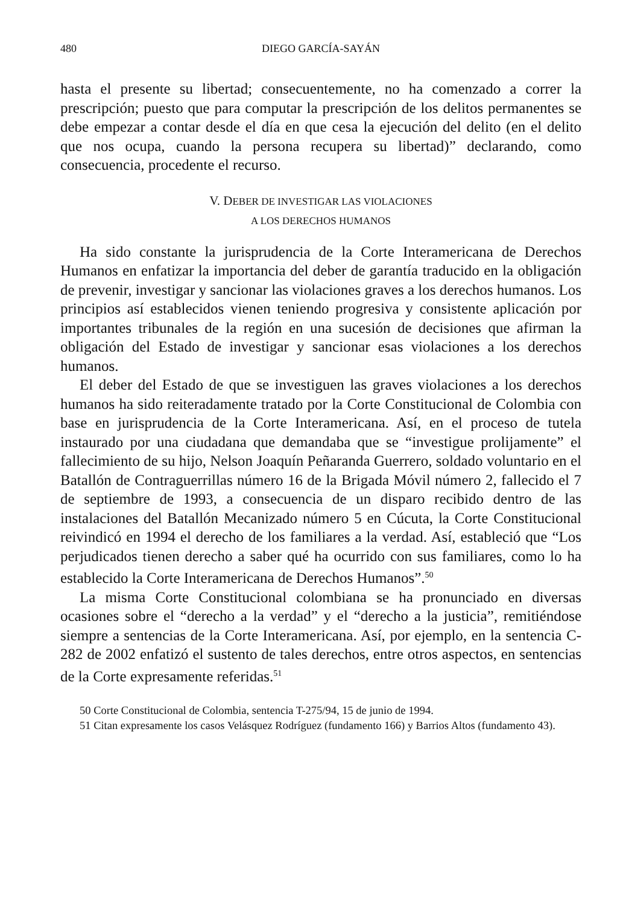480 DIEGO GARCÍA-SAYÁN
hasta el presente su libertad; consecuentemente, no ha comenzado a correr la prescripción; puesto que para computar la prescripción de los delitos permanentes se debe empezar a contar desde el día en que cesa la ejecución del delito (en el delito que nos ocupa, cuando la persona recupera su libertad)” declarando, como consecuencia, procedente el recurso.
V. DEBER DE INVESTIGAR LAS VIOLACIONES
A LOS DERECHOS HUMANOS
Ha sido constante la jurisprudencia de la Corte Interamericana de Derechos Humanos en enfatizar la importancia del deber de garantía traducido en la obligación de prevenir, investigar y sancionar las violaciones graves a los derechos humanos. Los principios así establecidos vienen teniendo progresiva y consistente aplicación por importantes tribunales de la región en una sucesión de decisiones que afirman la obligación del Estado de investigar y sancionar esas violaciones a los derechos humanos.
El deber del Estado de que se investiguen las graves violaciones a los derechos humanos ha sido reiteradamente tratado por la Corte Constitucional de Colombia con base en jurisprudencia de la Corte Interamericana. Así, en el proceso de tutela instaurado por una ciudadana que demandaba que se “investigue prolijamente” el fallecimiento de su hijo, Nelson Joaquín Peñaranda Guerrero, soldado voluntario en el Batallón de Contraguerrillas número 16 de la Brigada Móvil número 2, fallecido el 7 de septiembre de 1993, a consecuencia de un disparo recibido dentro de las instalaciones del Batallón Mecanizado número 5 en Cúcuta, la Corte Constitucional reivindicó en 1994 el derecho de los familiares a la verdad. Así, estableció que “Los perjudicados tienen derecho a saber qué ha ocurrido con sus familiares, como lo ha establecido la Corte Interamericana de Derechos Humanos”.<sup>50</sup>
La misma Corte Constitucional colombiana se ha pronunciado en diversas ocasiones sobre el “derecho a la verdad” y el “derecho a la justicia”, remitiéndose siempre a sentencias de la Corte Interamericana. Así, por ejemplo, en la sentencia C-282 de 2002 enfatizó el sustento de tales derechos, entre otros aspectos, en sentencias de la Corte expresamente referidas.<sup>51</sup>
50 Corte Constitucional de Colombia, sentencia T-275/94, 15 de junio de 1994.
51 Citan expresamente los casos Velásquez Rodríguez (fundamento 166) y Barrios Altos (fundamento 43).